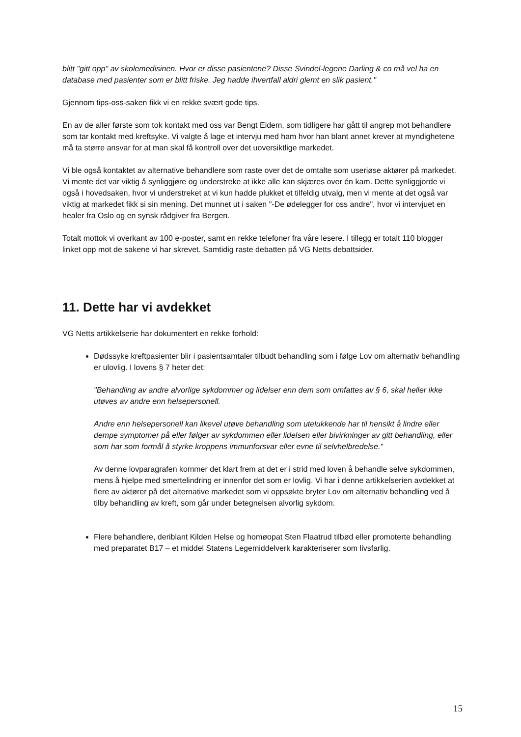blitt "gitt opp" av skolemedisinen. Hvor er disse pasientene? Disse Svindel-legene Darling & co må vel ha en database med pasienter som er blitt friske. Jeg hadde ihvertfall aldri glemt en slik pasient."
Gjennom tips-oss-saken fikk vi en rekke svært gode tips.
En av de aller første som tok kontakt med oss var Bengt Eidem, som tidligere har gått til angrep mot behandlere som tar kontakt med kreftsyke. Vi valgte å lage et intervju med ham hvor han blant annet krever at myndighetene må ta større ansvar for at man skal få kontroll over det uoversiktlige markedet.
Vi ble også kontaktet av alternative behandlere som raste over det de omtalte som useriøse aktører på markedet. Vi mente det var viktig å synliggjøre og understreke at ikke alle kan skjæres over én kam. Dette synliggjorde vi også i hovedsaken, hvor vi understreket at vi kun hadde plukket et tilfeldig utvalg, men vi mente at det også var viktig at markedet fikk si sin mening. Det munnet ut i saken "-De ødelegger for oss andre", hvor vi intervjuet en healer fra Oslo og en synsk rådgiver fra Bergen.
Totalt mottok vi overkant av 100 e-poster, samt en rekke telefoner fra våre lesere. I tillegg er totalt 110 blogger linket opp mot de sakene vi har skrevet. Samtidig raste debatten på VG Netts debattsider.
11. Dette har vi avdekket
VG Netts artikkelserie har dokumentert en rekke forhold:
Dødssyke kreftpasienter blir i pasientsamtaler tilbudt behandling som i følge Lov om alternativ behandling er ulovlig. I lovens § 7 heter det:
"Behandling av andre alvorlige sykdommer og lidelser enn dem som omfattes av § 6, skal heller ikke utøves av andre enn helsepersonell.
Andre enn helsepersonell kan likevel utøve behandling som utelukkende har til hensikt å lindre eller dempe symptomer på eller følger av sykdommen eller lidelsen eller bivirkninger av gitt behandling, eller som har som formål å styrke kroppens immunforsvar eller evne til selvhelbredelse."
Av denne lovparagrafen kommer det klart frem at det er i strid med loven å behandle selve sykdommen, mens å hjelpe med smertelindring er innenfor det som er lovlig. Vi har i denne artikkelserien avdekket at flere av aktører på det alternative markedet som vi oppsøkte bryter Lov om alternativ behandling ved å tilby behandling av kreft, som går under betegnelsen alvorlig sykdom.
Flere behandlere, deriblant Kilden Helse og homøopat Sten Flaatrud tilbød eller promoterte behandling med preparatet B17 – et middel Statens Legemiddelverk karakteriserer som livsfarlig.
15